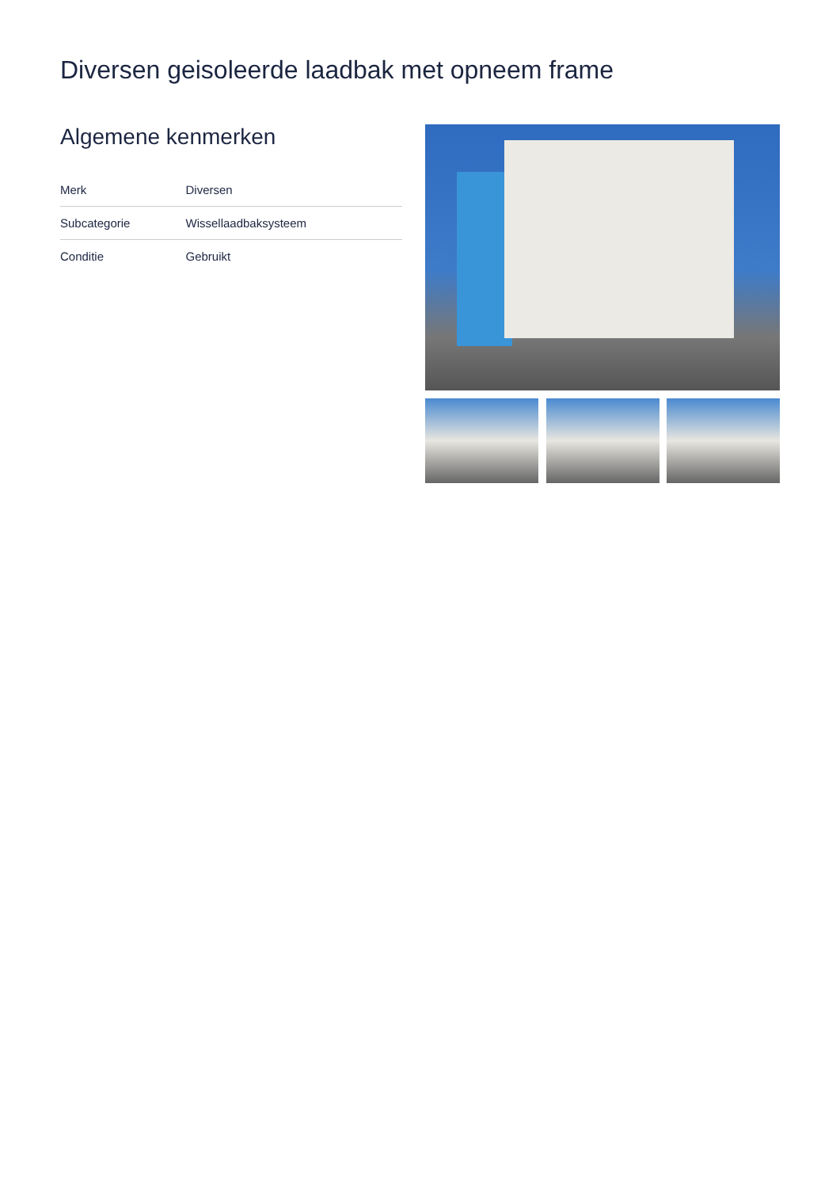Diversen geisoleerde laadbak met opneem frame
Algemene kenmerken
| Merk | Diversen |
| Subcategorie | Wissellaadbaksysteem |
| Conditie | Gebruikt |